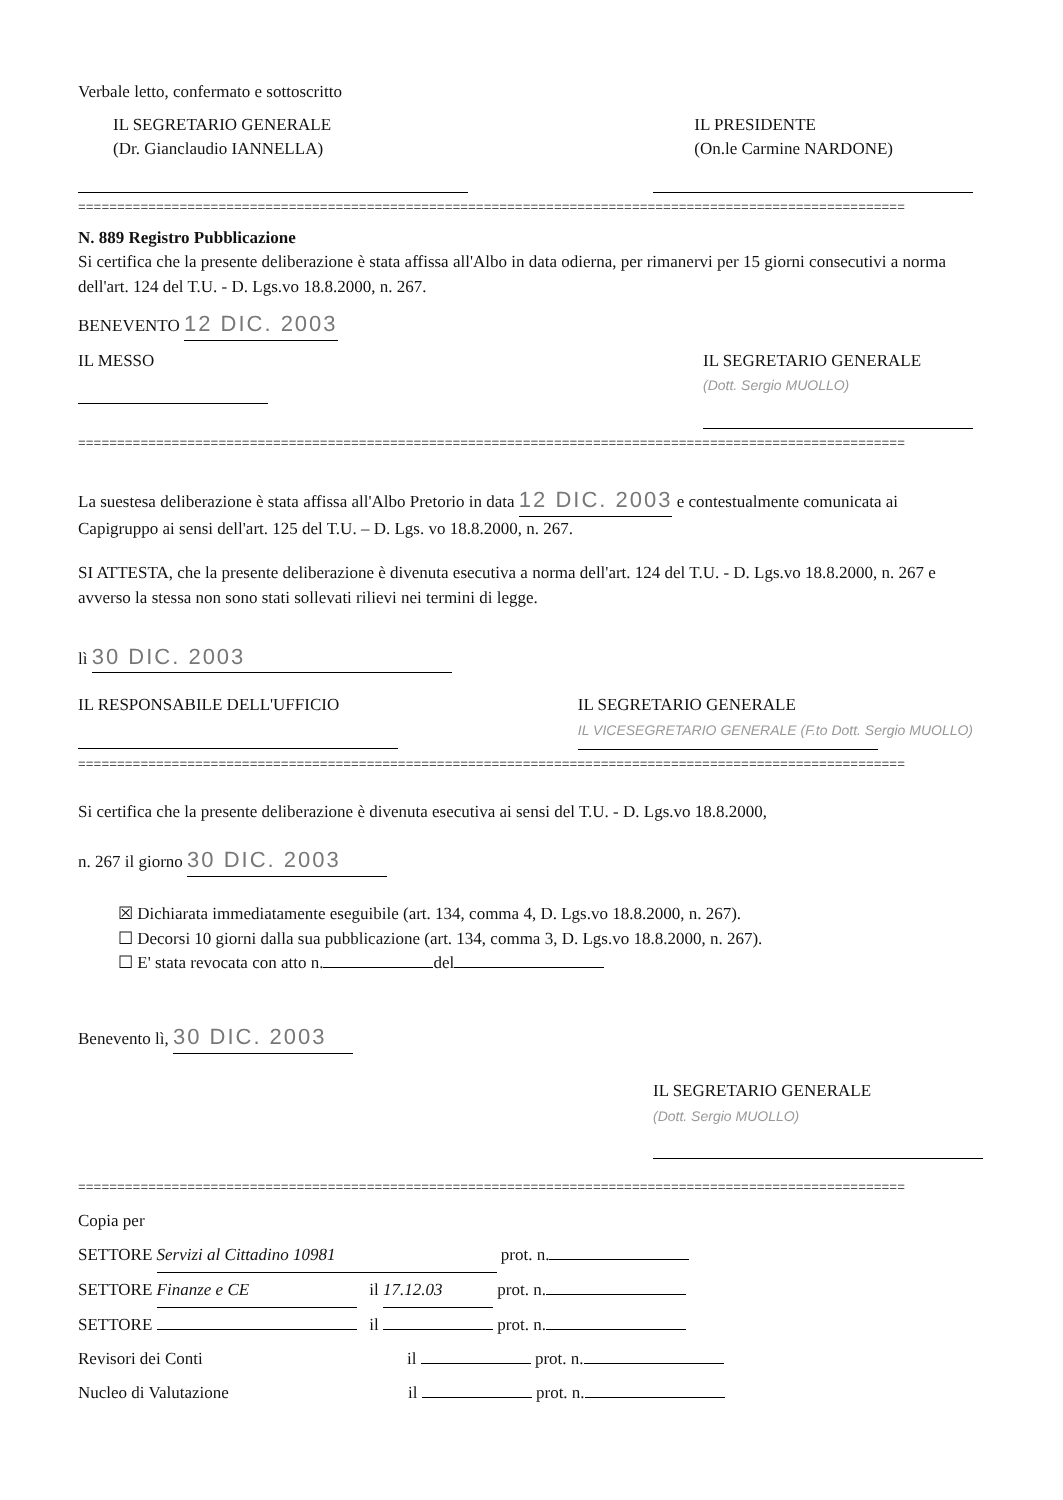Verbale letto, confermato e sottoscritto
IL SEGRETARIO GENERALE
(Dr. Gianclaudio IANNELLA)
IL PRESIDENTE
(On.le Carmine NARDONE)
==========================================================================================================
N. 889 Registro Pubblicazione
Si certifica che la presente deliberazione è stata affissa all'Albo in data odierna, per rimanervi per 15 giorni consecutivi a norma dell'art. 124 del T.U. - D. Lgs.vo 18.8.2000, n. 267.
BENEVENTO 12 DIC. 2003
IL MESSO IL SEGRETARIO GENERALE
(Dott. Sergio MUOLLO)
==========================================================================================================
La suestesa deliberazione è stata affissa all'Albo Pretorio in data 12 DIC. 2003 e contestualmente comunicata ai Capigruppo ai sensi dell'art. 125 del T.U. – D. Lgs. vo 18.8.2000, n. 267.
SI ATTESTA, che la presente deliberazione è divenuta esecutiva a norma dell'art. 124 del T.U. - D. Lgs.vo 18.8.2000, n. 267 e avverso la stessa non sono stati sollevati rilievi nei termini di legge.
lì 30 DIC. 2003
IL RESPONSABILE DELL'UFFICIO IL SEGRETARIO GENERALE
IL VICESEGRETARIO GENERALE (F.to Dott. Sergio MUOLLO)
==========================================================================================================
Si certifica che la presente deliberazione è divenuta esecutiva ai sensi del T.U. - D. Lgs.vo 18.8.2000,
n. 267 il giorno 30 DIC. 2003
☒ Dichiarata immediatamente eseguibile (art. 134, comma 4, D. Lgs.vo 18.8.2000, n. 267).
☐ Decorsi 10 giorni dalla sua pubblicazione (art. 134, comma 3, D. Lgs.vo 18.8.2000, n. 267).
☐ E' stata revocata con atto n. del
Benevento lì, 30 DIC. 2003
IL SEGRETARIO GENERALE
(Dott. Sergio MUOLLO)
==========================================================================================================
Copia per
SETTORE Servizi al Cittadino 10981 prot. n.
SETTORE Finanze e CE il 17.12.03 prot. n.
SETTORE il prot. n.
Revisori dei Conti il prot. n.
Nucleo di Valutazione il prot. n.